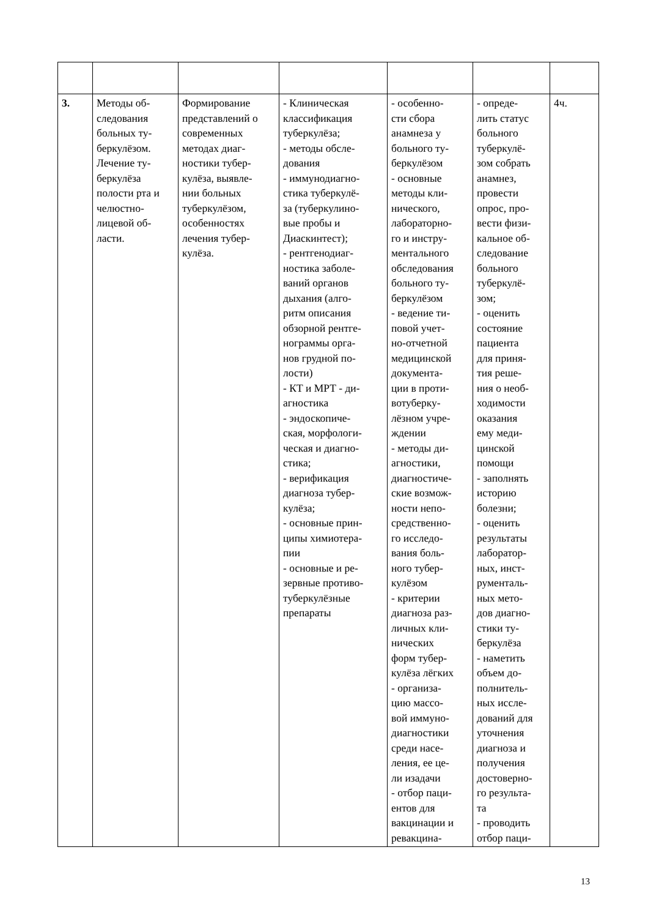| 3. | Методы об- следования больных ту- беркулёзом. Лечение ту- беркулёза полости рта и челюстно- лицевой об- ласти. | Формирование представлений о современных методах диаг- ностики тубер- кулёза, выявле- нии больных туберкулёзом, особенностях лечения тубер- кулёза. | - Клиническая классификация туберкулёза; - методы обсле- дования - иммунодиагно- стика туберкулё- за (туберкулино- вые пробы и Диаскинтест); - рентгенодиаг- ностика заболе- ваний органов дыхания (алго- ритм описания обзорной рентге- нограммы орга- нов грудной по- лости) - КТ и МРТ - ди- агностика - эндоскопиче- ская, морфологи- ческая и диагно- стика; - верификация диагноза тубер- кулёза; - основные прин- ципы химиотера- пии - основные и ре- зервные противо- туберкулёзные препараты | - особенно- сти сбора анамнеза у больного ту- беркулёзом - основные методы кли- нического, лабораторно- го и инстру- ментального обследования больного ту- беркулёзом - ведение ти- повой учет- но-отчетной медицинской документа- ции в проти- вотуберку- лёзном учре- ждении - методы ди- агностики, диагностиче- ские возмож- ности непо- средственно- го исследо- вания боль- ного тубер- кулёзом - критерии диагноза раз- личных кли- нических форм тубер- кулёза лёгких - организа- цию массо- вой иммуно- диагностики среди насе- ления, ее це- ли изадачи - отбор паци- ентов для вакцинации и ревакцина- | - опреде- лить статус больного туберкулё- зом собрать анамнез, провести опрос, про- вести физи- кальное об- следование больного туберкулё- зом; - оценить состояние пациента для приня- тия реше- ния о необ- ходимости оказания ему меди- цинской помощи - заполнять историю болезни; - оценить результаты лаборатор- ных, инст- рументаль- ных мето- дов диагно- стики ту- беркулёза - наметить объем до- полнитель- ных иссле- дований для уточнения диагноза и получения достоверно- го результа- та - проводить отбор паци- | 4ч. |
13